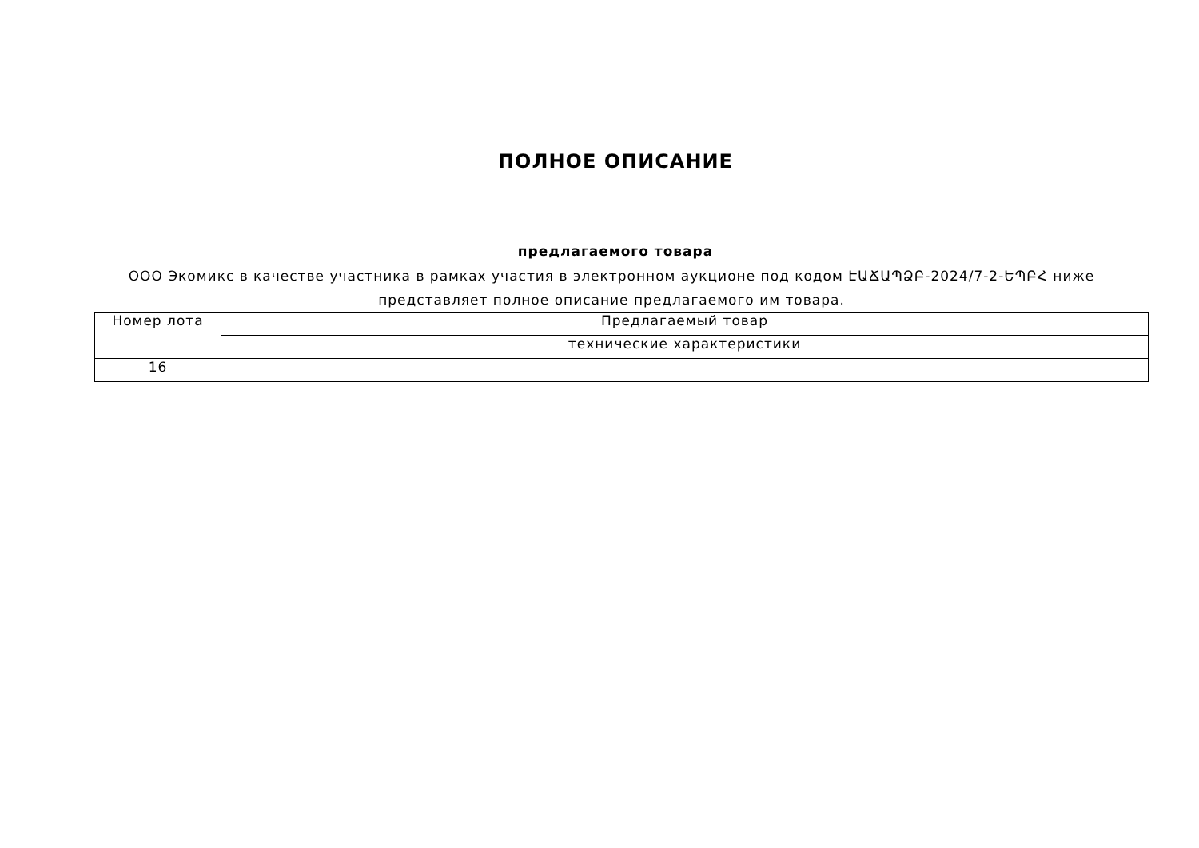ПОЛНОЕ ОПИСАНИЕ
предлагаемого товара
ООО Экомикс в качестве участника в рамках участия в электронном аукционе под кодом ԷԱՃԱՊՁԲ-2024/7-2-ԵՊԲՀ ниже представляет полное описание предлагаемого им товара.
| Номер лота | Предлагаемый товар |
| | технические характеристики |
| 16 | |